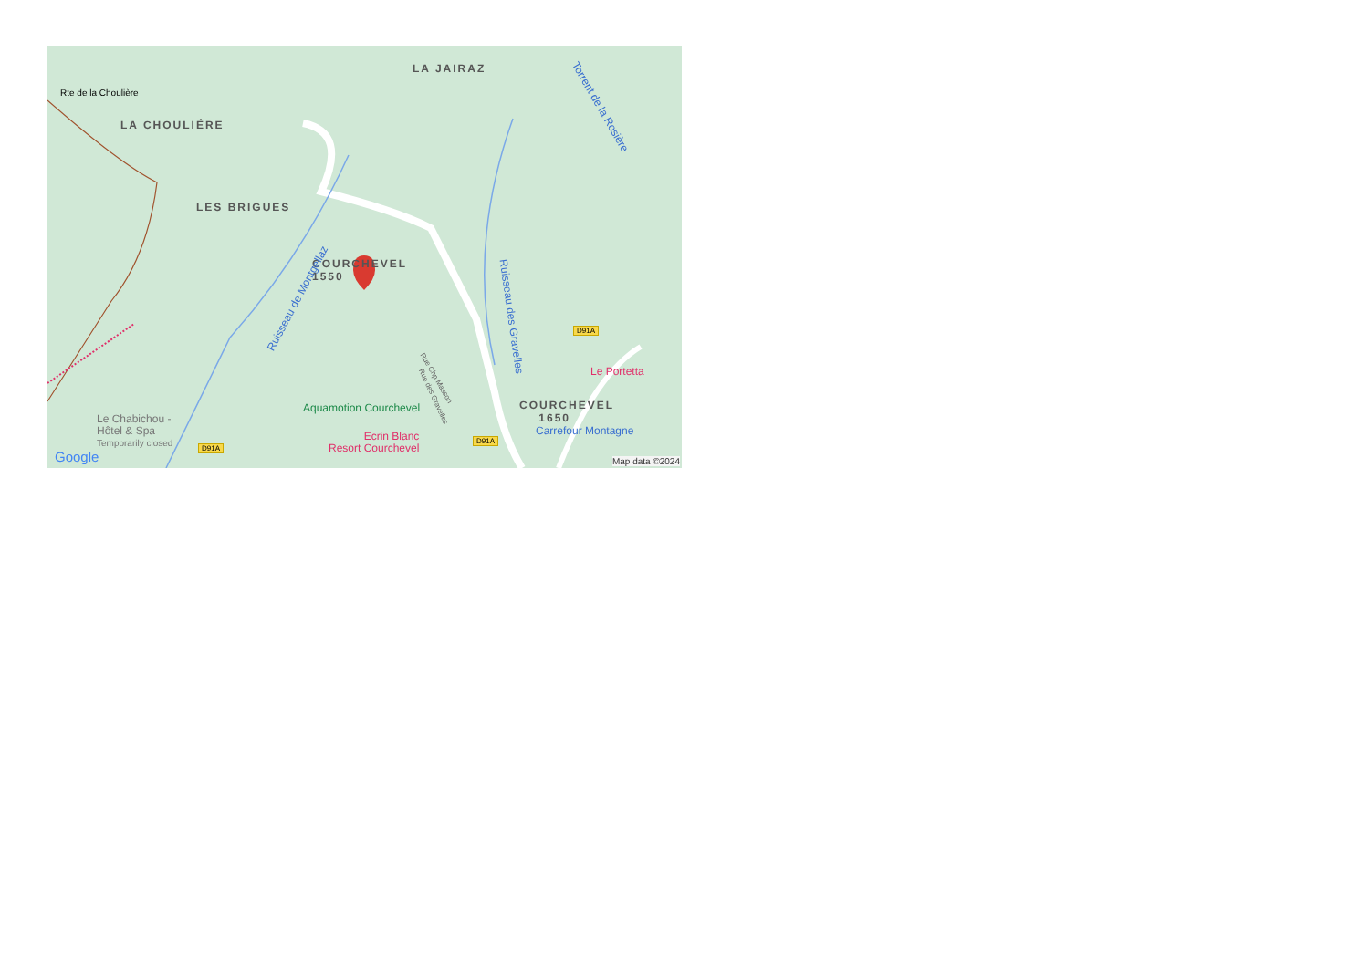LA JAIRAZ
Rte de la Choulière
LA CHOULIÉRE
LES BRIGUES
COURCHEVEL
1550
Ruisseau de Montgellaz
Ruisseau des Gravelles
Torrent de la Rosière
Rue Chp Masson
Rue des Gravelles
D91A
Le Portetta
Aquamotion Courchevel
COURCHEVEL
1650
Le Chabichou -
Hôtel & Spa
Temporarily closed
Ecrin Blanc
Resort Courchevel
D91A
Carrefour Montagne
D91A
Google Map data ©2024